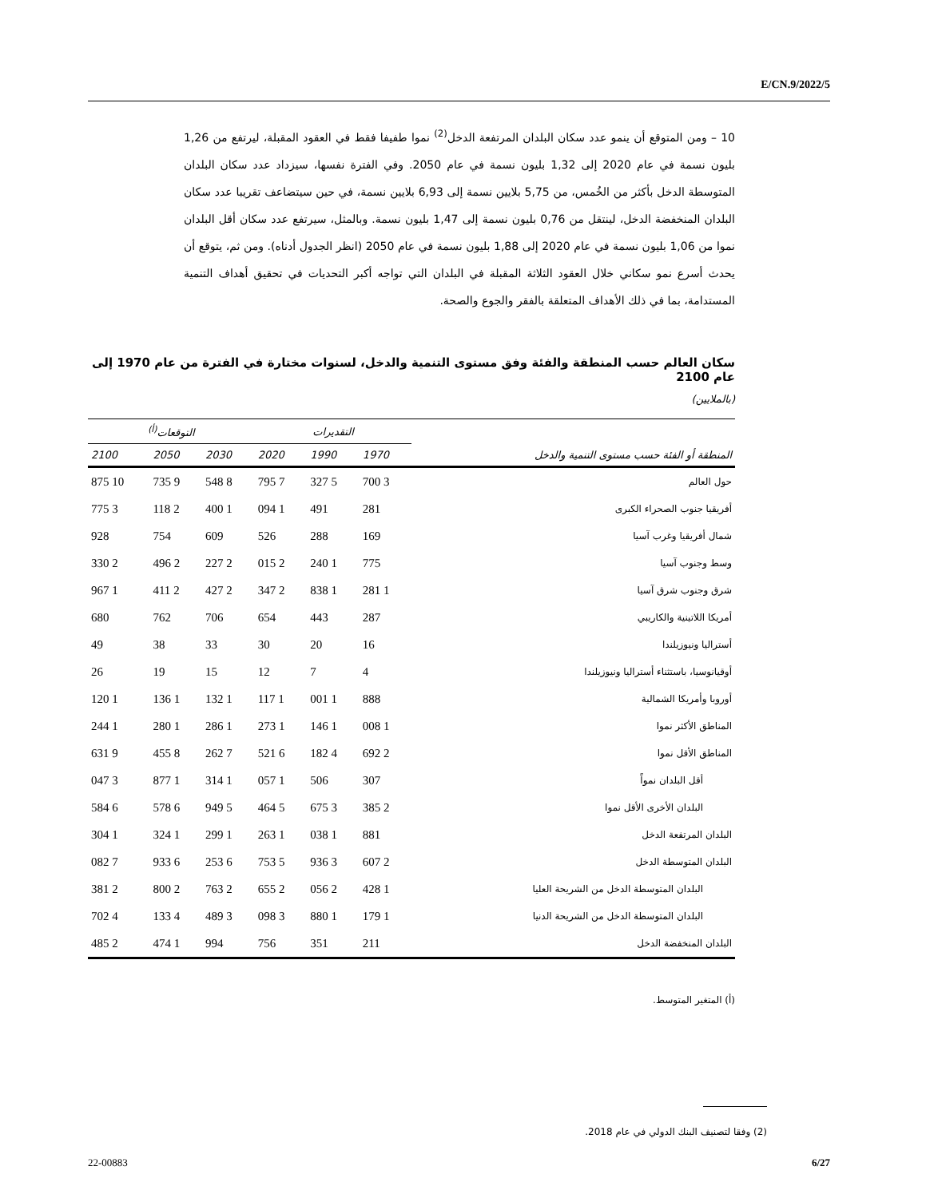E/CN.9/2022/5
10 – ومن المتوقع أن ينمو عدد سكان البلدان المرتفعة الدخل<sup>(2)</sup> نموا طفيفا فقط في العقود المقبلة، ليرتفع من 1,26 بليون نسمة في عام 2020 إلى 1,32 بليون نسمة في عام 2050. وفي الفترة نفسها، سيزداد عدد سكان البلدان المتوسطة الدخل بأكثر من الخُمس، من 5,75 بلايين نسمة إلى 6,93 بلايين نسمة، في حين سيتضاعف تقريبا عدد سكان البلدان المنخفضة الدخل، لينتقل من 0,76 بليون نسمة إلى 1,47 بليون نسمة. وبالمثل، سيرتفع عدد سكان أقل البلدان نموا من 1,06 بليون نسمة في عام 2020 إلى 1,88 بليون نسمة في عام 2050 (انظر الجدول أدناه). ومن ثم، يتوقع أن يحدث أسرع نمو سكاني خلال العقود الثلاثة المقبلة في البلدان التي تواجه أكبر التحديات في تحقيق أهداف التنمية المستدامة، بما في ذلك الأهداف المتعلقة بالفقر والجوع والصحة.
سكان العالم حسب المنطقة والفئة وفق مستوى التنمية والدخل، لسنوات مختارة في الفترة من عام 1970 إلى عام 2100
(بالملايين)
| | التقديرات | | | التوقعات<sup>(أ)</sup> | | |
| --- | --- | --- | --- | --- | --- | --- |
| المنطقة أو الفئة حسب مستوى التنمية والدخل | 1970 | 1990 | 2020 | 2030 | 2050 | 2100 |
| حول العالم | 3 700 | 5 327 | 7 795 | 8 548 | 9 735 | 10 875 |
| أفريقيا جنوب الصحراء الكبرى | 281 | 491 | 1 094 | 1 400 | 2 118 | 3 775 |
| شمال أفريقيا وغرب آسيا | 169 | 288 | 526 | 609 | 754 | 928 |
| وسط وجنوب آسيا | 775 | 1 240 | 2 015 | 2 227 | 2 496 | 2 330 |
| شرق وجنوب شرق آسيا | 1 281 | 1 838 | 2 347 | 2 427 | 2 411 | 1 967 |
| أمريكا اللاتينية والكاريبي | 287 | 443 | 654 | 706 | 762 | 680 |
| أستراليا ونيوزيلندا | 16 | 20 | 30 | 33 | 38 | 49 |
| أوقيانوسيا، باستثناء أستراليا ونيوزيلندا | 4 | 7 | 12 | 15 | 19 | 26 |
| أوروبا وأمريكا الشمالية | 888 | 1 001 | 1 117 | 1 132 | 1 136 | 1 120 |
| المناطق الأكثر نموا | 1 008 | 1 146 | 1 273 | 1 286 | 1 280 | 1 244 |
| المناطق الأقل نموا | 2 692 | 4 182 | 6 521 | 7 262 | 8 455 | 9 631 |
| أقل البلدان نمواً | 307 | 506 | 1 057 | 1 314 | 1 877 | 3 047 |
| البلدان الأخرى الأقل نموا | 2 385 | 3 675 | 5 464 | 5 949 | 6 578 | 6 584 |
| البلدان المرتفعة الدخل | 881 | 1 038 | 1 263 | 1 299 | 1 324 | 1 304 |
| البلدان المتوسطة الدخل | 2 607 | 3 936 | 5 753 | 6 253 | 6 933 | 7 082 |
| البلدان المتوسطة الدخل من الشريحة العليا | 1 428 | 2 056 | 2 655 | 2 763 | 2 800 | 2 381 |
| البلدان المتوسطة الدخل من الشريحة الدنيا | 1 179 | 1 880 | 3 098 | 3 489 | 4 133 | 4 702 |
| البلدان المنخفضة الدخل | 211 | 351 | 756 | 994 | 1 474 | 2 485 |
(أ) المتغير المتوسط.
(2) وفقا لتصنيف البنك الدولي في عام 2018.
22-00883 6/27